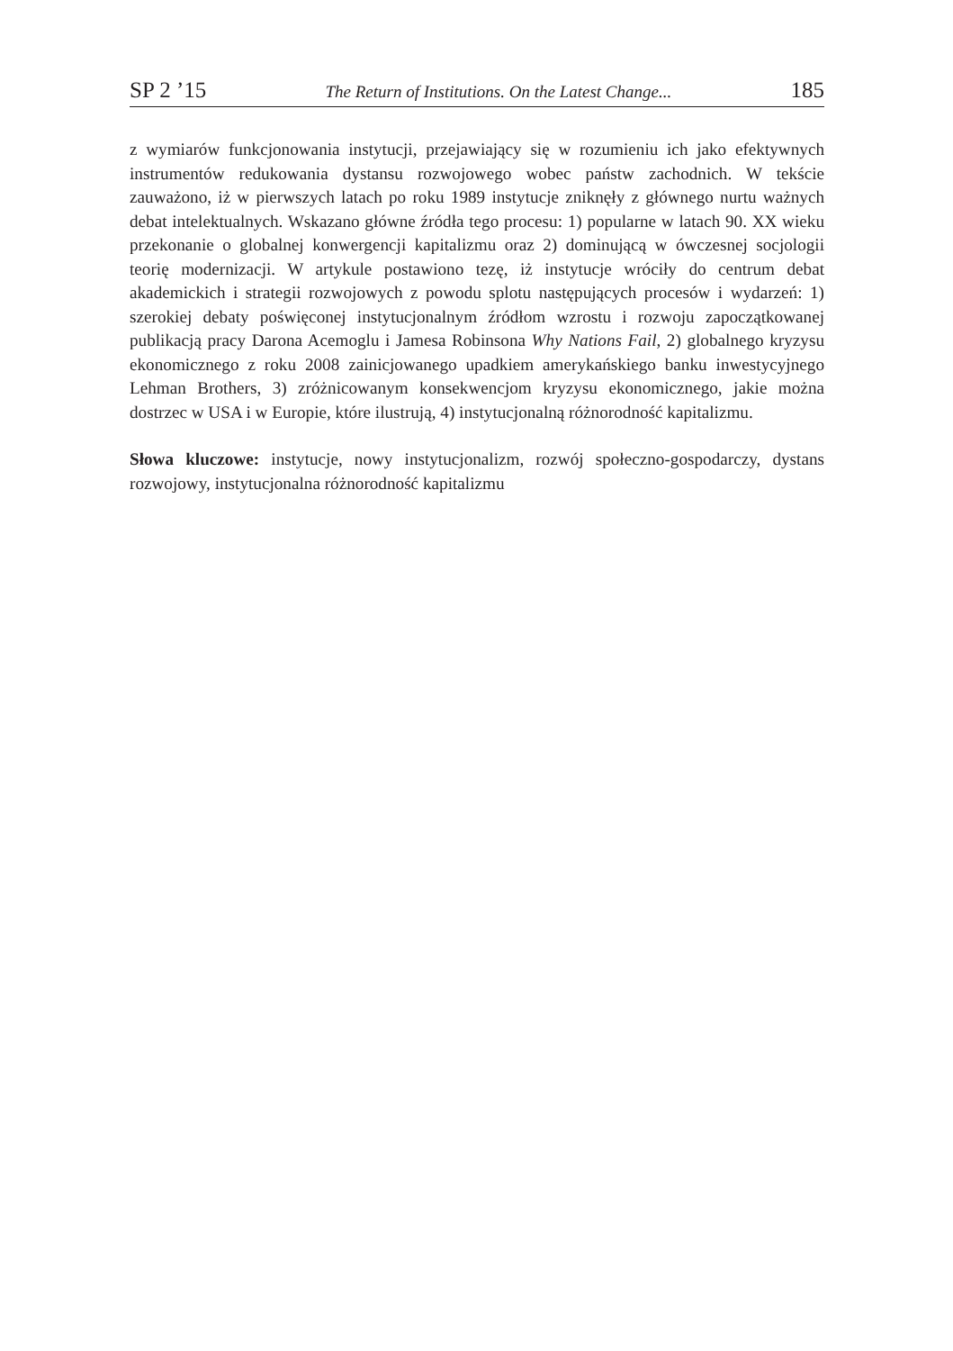SP 2 ’15 The Return of Institutions. On the Latest Change... 185
z wymiarów funkcjonowania instytucji, przejawiający się w rozumieniu ich jako efektywnych instrumentów redukowania dystansu rozwojowego wobec państw zachodnich. W tekście zauważono, iż w pierwszych latach po roku 1989 instytucje zniknęły z głównego nurtu ważnych debat intelektualnych. Wskazano główne źródła tego procesu: 1) popularne w latach 90. XX wieku przekonanie o globalnej konwergencji kapitalizmu oraz 2) dominującą w ówczesnej socjologii teorię modernizacji. W artykule postawiono tezę, iż instytucje wróciły do centrum debat akademickich i strategii rozwojowych z powodu splotu następujących procesów i wydarzeń: 1) szerokiej debaty poświęconej instytucjonalnym źródłom wzrostu i rozwoju zapoczątkowanej publikacją pracy Darona Acemoglu i Jamesa Robinsona Why Nations Fail, 2) globalnego kryzysu ekonomicznego z roku 2008 zainicjowanego upadkiem amerykańskiego banku inwestycyjnego Lehman Brothers, 3) zróżnicowanym konsekwencjom kryzysu ekonomicznego, jakie można dostrzec w USA i w Europie, które ilustrują, 4) instytucjonalną różnorodność kapitalizmu.
Słowa kluczowe: instytucje, nowy instytucjonalizm, rozwój społeczno-gospodarczy, dystans rozwojowy, instytucjonalna różnorodność kapitalizmu